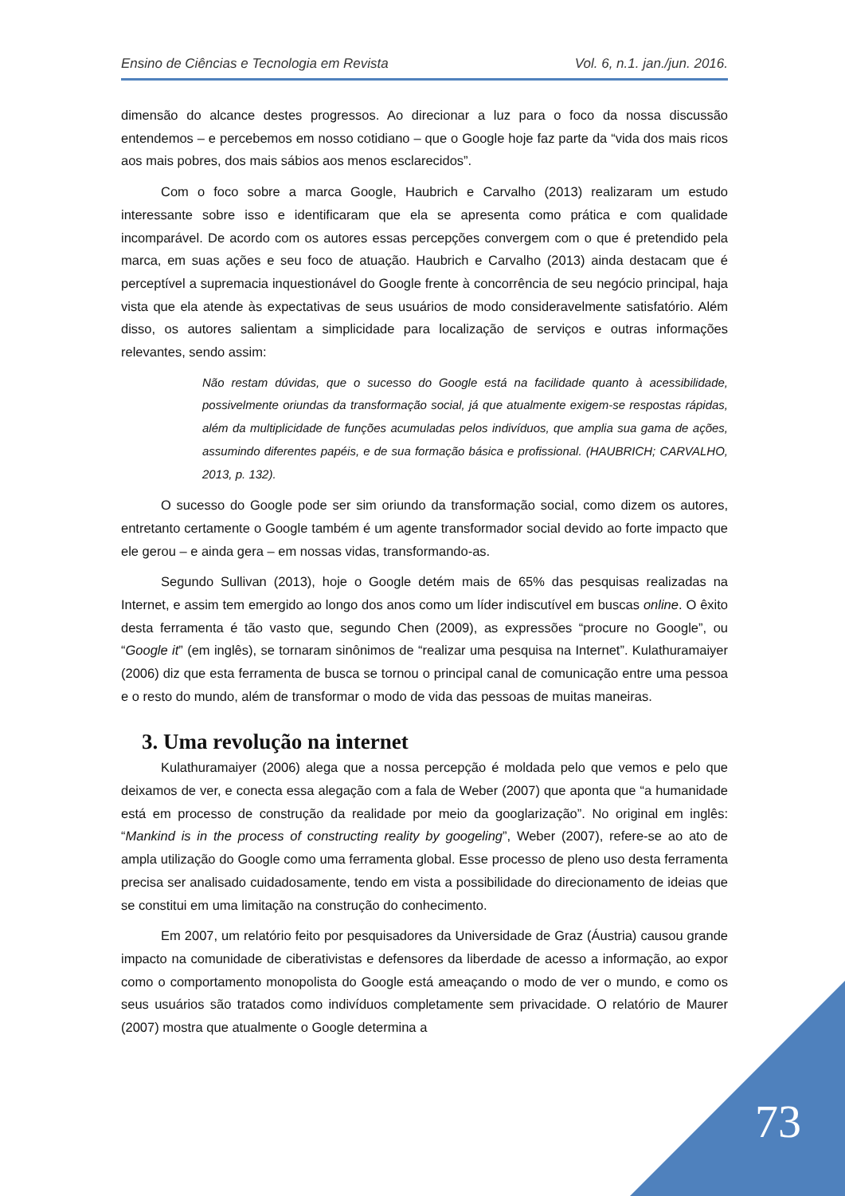Ensino de Ciências e Tecnologia em Revista Vol. 6, n.1. jan./jun. 2016.
dimensão do alcance destes progressos. Ao direcionar a luz para o foco da nossa discussão entendemos – e percebemos em nosso cotidiano – que o Google hoje faz parte da “vida dos mais ricos aos mais pobres, dos mais sábios aos menos esclarecidos”.
Com o foco sobre a marca Google, Haubrich e Carvalho (2013) realizaram um estudo interessante sobre isso e identificaram que ela se apresenta como prática e com qualidade incomparável. De acordo com os autores essas percepções convergem com o que é pretendido pela marca, em suas ações e seu foco de atuação. Haubrich e Carvalho (2013) ainda destacam que é perceptível a supremacia inquestionável do Google frente à concorrência de seu negócio principal, haja vista que ela atende às expectativas de seus usuários de modo consideravelmente satisfatório. Além disso, os autores salientam a simplicidade para localização de serviços e outras informações relevantes, sendo assim:
Não restam dúvidas, que o sucesso do Google está na facilidade quanto à acessibilidade, possivelmente oriundas da transformação social, já que atualmente exigem-se respostas rápidas, além da multiplicidade de funções acumuladas pelos indivíduos, que amplia sua gama de ações, assumindo diferentes papéis, e de sua formação básica e profissional. (HAUBRICH; CARVALHO, 2013, p. 132).
O sucesso do Google pode ser sim oriundo da transformação social, como dizem os autores, entretanto certamente o Google também é um agente transformador social devido ao forte impacto que ele gerou – e ainda gera – em nossas vidas, transformando-as.
Segundo Sullivan (2013), hoje o Google detém mais de 65% das pesquisas realizadas na Internet, e assim tem emergido ao longo dos anos como um líder indiscutível em buscas online. O êxito desta ferramenta é tão vasto que, segundo Chen (2009), as expressões “procure no Google”, ou “Google it” (em inglês), se tornaram sinônimos de “realizar uma pesquisa na Internet”. Kulathuramaiyer (2006) diz que esta ferramenta de busca se tornou o principal canal de comunicação entre uma pessoa e o resto do mundo, além de transformar o modo de vida das pessoas de muitas maneiras.
3. Uma revolução na internet
Kulathuramaiyer (2006) alega que a nossa percepção é moldada pelo que vemos e pelo que deixamos de ver, e conecta essa alegação com a fala de Weber (2007) que aponta que “a humanidade está em processo de construção da realidade por meio da googlarização”. No original em inglês: “Mankind is in the process of constructing reality by googeling”, Weber (2007), refere-se ao ato de ampla utilização do Google como uma ferramenta global. Esse processo de pleno uso desta ferramenta precisa ser analisado cuidadosamente, tendo em vista a possibilidade do direcionamento de ideias que se constitui em uma limitação na construção do conhecimento.
Em 2007, um relatório feito por pesquisadores da Universidade de Graz (Áustria) causou grande impacto na comunidade de ciberativistas e defensores da liberdade de acesso a informação, ao expor como o comportamento monopolista do Google está ameaçando o modo de ver o mundo, e como os seus usuários são tratados como indivíduos completamente sem privacidade. O relatório de Maurer (2007) mostra que atualmente o Google determina a
73